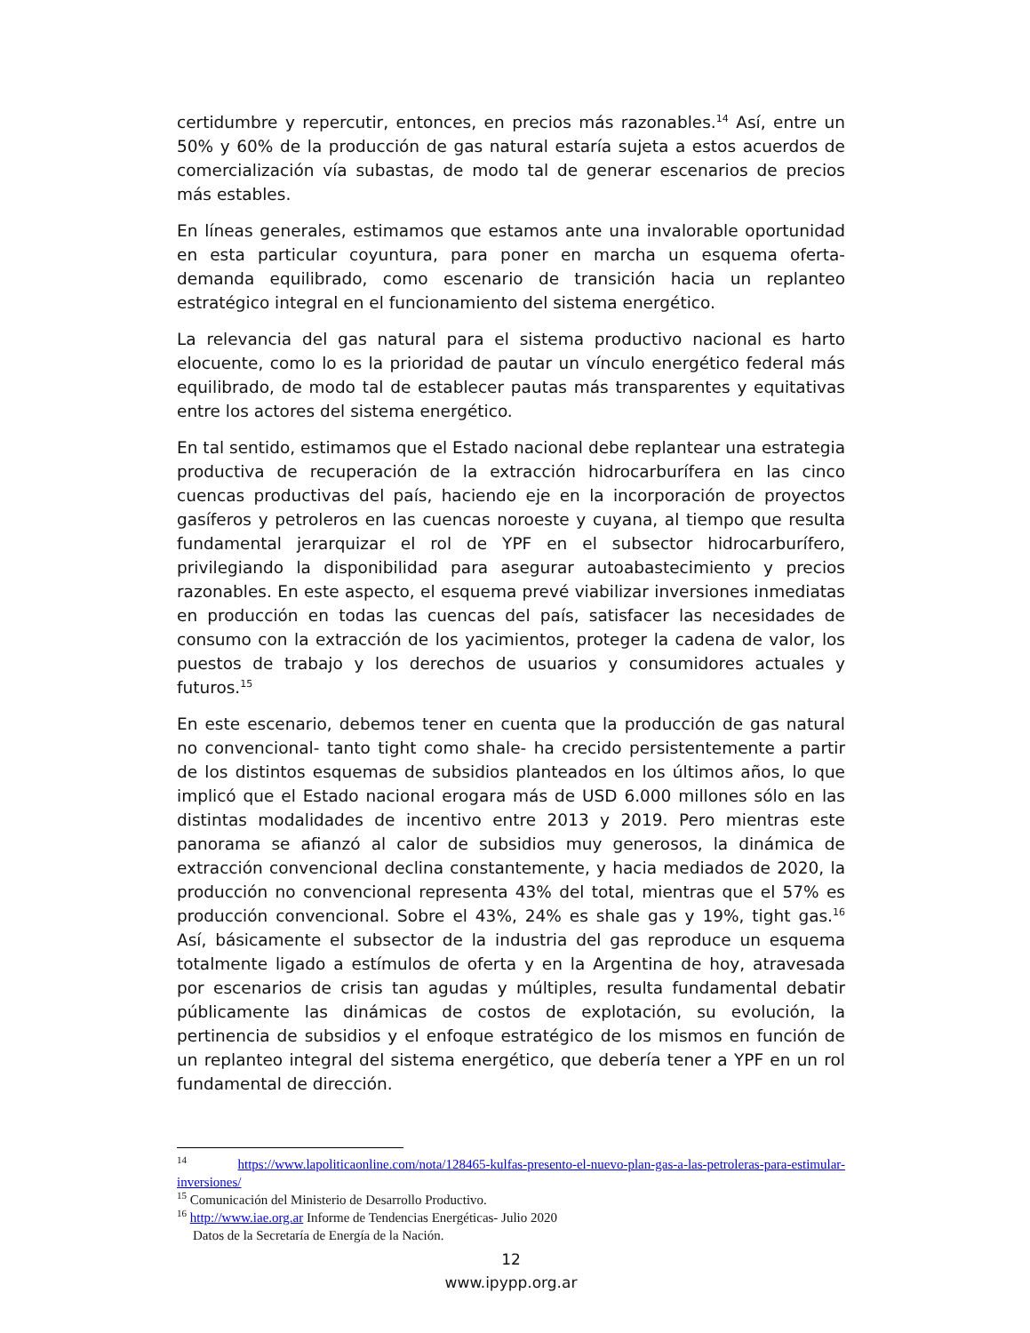certidumbre y repercutir, entonces, en precios más razonables.<sup>14</sup> Así, entre un 50% y 60% de la producción de gas natural estaría sujeta a estos acuerdos de comercialización vía subastas, de modo tal de generar escenarios de precios más estables.
En líneas generales, estimamos que estamos ante una invalorable oportunidad en esta particular coyuntura, para poner en marcha un esquema oferta-demanda equilibrado, como escenario de transición hacia un replanteo estratégico integral en el funcionamiento del sistema energético.
La relevancia del gas natural para el sistema productivo nacional es harto elocuente, como lo es la prioridad de pautar un vínculo energético federal más equilibrado, de modo tal de establecer pautas más transparentes y equitativas entre los actores del sistema energético.
En tal sentido, estimamos que el Estado nacional debe replantear una estrategia productiva de recuperación de la extracción hidrocarburífera en las cinco cuencas productivas del país, haciendo eje en la incorporación de proyectos gasíferos y petroleros en las cuencas noroeste y cuyana, al tiempo que resulta fundamental jerarquizar el rol de YPF en el subsector hidrocarburífero, privilegiando la disponibilidad para asegurar autoabastecimiento y precios razonables. En este aspecto, el esquema prevé viabilizar inversiones inmediatas en producción en todas las cuencas del país, satisfacer las necesidades de consumo con la extracción de los yacimientos, proteger la cadena de valor, los puestos de trabajo y los derechos de usuarios y consumidores actuales y futuros.<sup>15</sup>
En este escenario, debemos tener en cuenta que la producción de gas natural no convencional- tanto tight como shale- ha crecido persistentemente a partir de los distintos esquemas de subsidios planteados en los últimos años, lo que implicó que el Estado nacional erogara más de USD 6.000 millones sólo en las distintas modalidades de incentivo entre 2013 y 2019. Pero mientras este panorama se afianzó al calor de subsidios muy generosos, la dinámica de extracción convencional declina constantemente, y hacia mediados de 2020, la producción no convencional representa 43% del total, mientras que el 57% es producción convencional. Sobre el 43%, 24% es shale gas y 19%, tight gas.<sup>16</sup> Así, básicamente el subsector de la industria del gas reproduce un esquema totalmente ligado a estímulos de oferta y en la Argentina de hoy, atravesada por escenarios de crisis tan agudas y múltiples, resulta fundamental debatir públicamente las dinámicas de costos de explotación, su evolución, la pertinencia de subsidios y el enfoque estratégico de los mismos en función de un replanteo integral del sistema energético, que debería tener a YPF en un rol fundamental de dirección.
<sup>14</sup> https://www.lapoliticaonline.com/nota/128465-kulfas-presento-el-nuevo-plan-gas-a-las-petroleras-para-estimular-inversiones/
<sup>15</sup> Comunicación del Ministerio de Desarrollo Productivo.
<sup>16</sup> http://www.iae.org.ar Informe de Tendencias Energéticas- Julio 2020
Datos de la Secretaría de Energía de la Nación.
12
www.ipypp.org.ar